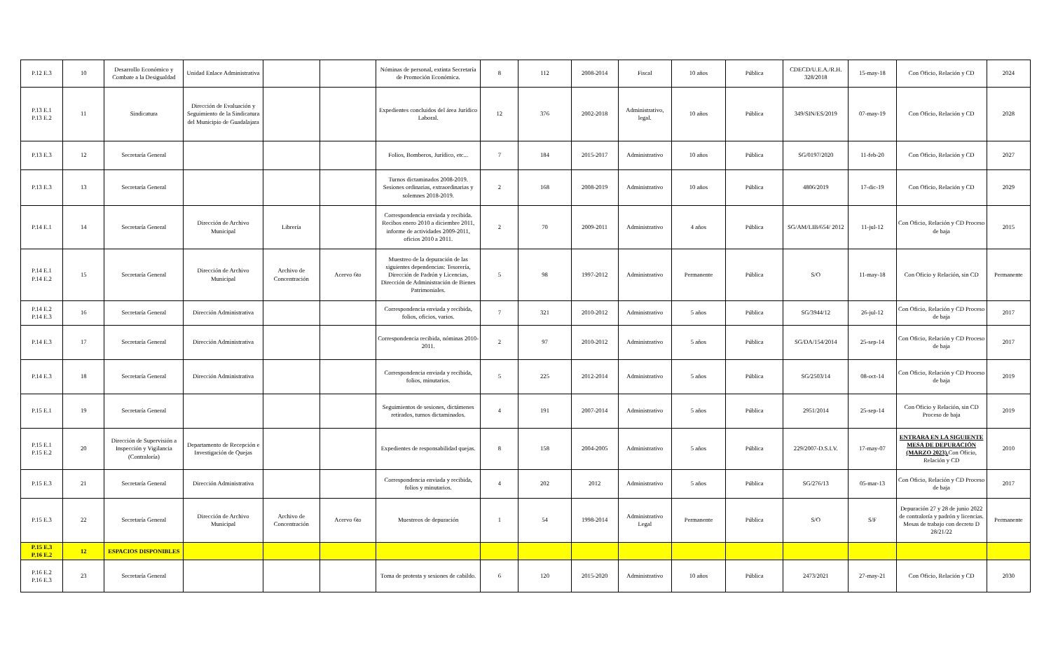| P.12 E.3 | 10 | Desarrollo Económico y Combate a la Desigualdad | Unidad Enlace Administrativa | | | Nóminas de personal, extinta Secretaría de Promoción Económica. | 8 | 112 | 2008-2014 | Fiscal | 10 años | Pública | CDECD/U.E.A./R.H. 328/2018 | 15-may-18 | Con Oficio, Relación y CD | 2024 |
| P.13 E.1 P.13 E.2 | 11 | Sindicatura | Dirección de Evaluación y Seguimiento de la Sindicatura del Municipio de Guadalajara | | | Expedientes concluidos del área Jurídico Laboral. | 12 | 376 | 2002-2018 | Administrativo, legal. | 10 años | Pública | 349/SIN/ES/2019 | 07-may-19 | Con Oficio, Relación y CD | 2028 |
| P.13 E.3 | 12 | Secretaría General | | | | Folios, Bomberos, Jurídico, etc... | 7 | 184 | 2015-2017 | Administrativo | 10 años | Pública | SG/0197/2020 | 11-feb-20 | Con Oficio, Relación y CD | 2027 |
| P.13 E.3 | 13 | Secretaría General | | | | Turnos dictaminados 2008-2019. Sesiones ordinarias, extraordinarias y solemnes 2018-2019. | 2 | 168 | 2008-2019 | Administrativo | 10 años | Pública | 4806/2019 | 17-dic-19 | Con Oficio, Relación y CD | 2029 |
| P.14 E.1 | 14 | Secretaría General | Dirección de Archivo Municipal | Librería | | Correspondencia enviada y recibida. Recibos enero 2010 a diciembre 2011, informe de actividades 2009-2011, oficios 2010 a 2011. | 2 | 70 | 2009-2011 | Administrativo | 4 años | Pública | SG/AM/LIB/654/ 2012 | 11-jul-12 | Con Oficio, Relación y CD Proceso de baja | 2015 |
| P.14 E.1 P.14 E.2 | 15 | Secretaría General | Dirección de Archivo Municipal | Archivo de Concentración | Acervo 6to | Muestreo de la depuración de las siguientes dependencias: Tesorería, Dirección de Padrón y Licencias, Dirección de Administración de Bienes Patrimoniales. | 5 | 98 | 1997-2012 | Administrativo | Permanente | Pública | S/O | 11-may-18 | Con Oficio y Relación, sin CD | Permanente |
| P.14 E.2 P.14 E.3 | 16 | Secretaría General | Dirección Administrativa | | | Correspondencia enviada y recibida, folios, oficios, varios. | 7 | 321 | 2010-2012 | Administrativo | 5 años | Pública | SG/3944/12 | 26-jul-12 | Con Oficio, Relación y CD Proceso de baja | 2017 |
| P.14 E.3 | 17 | Secretaría General | Dirección Administrativa | | | Correspondencia recibida, nóminas 2010-2011. | 2 | 97 | 2010-2012 | Administrativo | 5 años | Pública | SG/DA/154/2014 | 25-sep-14 | Con Oficio, Relación y CD Proceso de baja | 2017 |
| P.14 E.3 | 18 | Secretaría General | Dirección Administrativa | | | Correspondencia enviada y recibida, folios, minutarios. | 5 | 225 | 2012-2014 | Administrativo | 5 años | Pública | SG/2503/14 | 08-oct-14 | Con Oficio, Relación y CD Proceso de baja | 2019 |
| P.15 E.1 | 19 | Secretaría General | | | | Seguimientos de sesiones, dictámenes retirados, turnos dictaminados. | 4 | 191 | 2007-2014 | Administrativo | 5 años | Pública | 2951/2014 | 25-sep-14 | Con Oficio y Relación, sin CD Proceso de baja | 2019 |
| P.15 E.1 P.15 E.2 | 20 | Dirección de Supervisión a Inspección y Vigilancia (Contraloría) | Departamento de Recepción e Investigación de Quejas | | | Expedientes de responsabilidad quejas. | 8 | 158 | 2004-2005 | Administrativo | 5 años | Pública | 229/2007-D.S.I.V. | 17-may-07 | ENTRARA EN LA SIGUIENTE MESA DE DEPURACIÓN (MARZO 2023). Con Oficio, Relación y CD | 2010 |
| P.15 E.3 | 21 | Secretaría General | Dirección Administrativa | | | Correspondencia enviada y recibida, folios y minutarios. | 4 | 202 | 2012 | Administrativo | 5 años | Pública | SG/276/13 | 05-mar-13 | Con Oficio, Relación y CD Proceso de baja | 2017 |
| P.15 E.3 | 22 | Secretaría General | Dirección de Archivo Municipal | Archivo de Concentración | Acervo 6to | Muestreos de depuración | 1 | 54 | 1998-2014 | Administrativo Legal | Permanente | Pública | S/O | S/F | Depuración 27 y 28 de junio 2022 de contraloría y padrón y licencias. Mesas de trabajo con decreto D 28/21/22 | Permanente |
| P.15 E.3 P.16 E.2 | 12 | ESPACIOS DISPONIBLES | | | | | | | | | | | | | | |
| P.16 E.2 P.16 E.3 | 23 | Secretaría General | | | | Toma de protesta y sesiones de cabildo. | 6 | 120 | 2015-2020 | Administrativo | 10 años | Pública | 2473/2021 | 27-may-21 | Con Oficio, Relación y CD | 2030 |